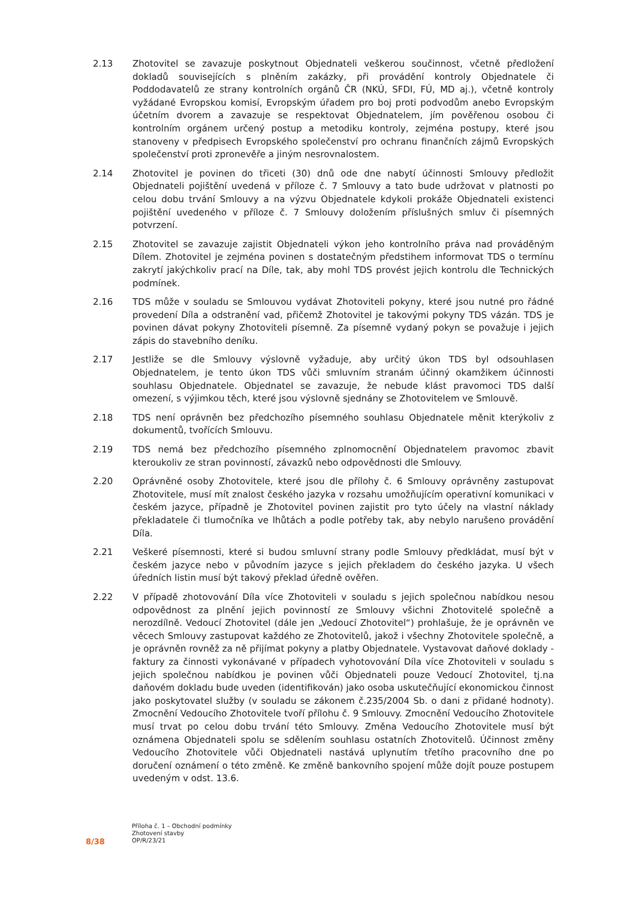2.13 Zhotovitel se zavazuje poskytnout Objednateli veškerou součinnost, včetně předložení dokladů souvisejících s plněním zakázky, při provádění kontroly Objednatele či Poddodavatelů ze strany kontrolních orgánů ČR (NKÚ, SFDI, FÚ, MD aj.), včetně kontroly vyžádané Evropskou komisí, Evropským úřadem pro boj proti podvodům anebo Evropským účetním dvorem a zavazuje se respektovat Objednatelem, jím pověřenou osobou či kontrolním orgánem určený postup a metodiku kontroly, zejména postupy, které jsou stanoveny v předpisech Evropského společenství pro ochranu finančních zájmů Evropských společenství proti zpronevěře a jiným nesrovnalostem.
2.14 Zhotovitel je povinen do třiceti (30) dnů ode dne nabytí účinnosti Smlouvy předložit Objednateli pojištění uvedená v příloze č. 7 Smlouvy a tato bude udržovat v platnosti po celou dobu trvání Smlouvy a na výzvu Objednatele kdykoli prokáže Objednateli existenci pojištění uvedeného v příloze č. 7 Smlouvy doložením příslušných smluv či písemných potvrzení.
2.15 Zhotovitel se zavazuje zajistit Objednateli výkon jeho kontrolního práva nad prováděným Dílem. Zhotovitel je zejména povinen s dostatečným předstihem informovat TDS o termínu zakrytí jakýchkoliv prací na Díle, tak, aby mohl TDS provést jejich kontrolu dle Technických podmínek.
2.16 TDS může v souladu se Smlouvou vydávat Zhotoviteli pokyny, které jsou nutné pro řádné provedení Díla a odstranění vad, přičemž Zhotovitel je takovými pokyny TDS vázán. TDS je povinen dávat pokyny Zhotoviteli písemně. Za písemně vydaný pokyn se považuje i jejich zápis do stavebního deníku.
2.17 Jestliže se dle Smlouvy výslovně vyžaduje, aby určitý úkon TDS byl odsouhlasen Objednatelem, je tento úkon TDS vůči smluvním stranám účinný okamžikem účinnosti souhlasu Objednatele. Objednatel se zavazuje, že nebude klást pravomoci TDS další omezení, s výjimkou těch, které jsou výslovně sjednány se Zhotovitelem ve Smlouvě.
2.18 TDS není oprávněn bez předchozího písemného souhlasu Objednatele měnit kterýkoliv z dokumentů, tvořících Smlouvu.
2.19 TDS nemá bez předchozího písemného zplnomocnění Objednatelem pravomoc zbavit kteroukoliv ze stran povinností, závazků nebo odpovědnosti dle Smlouvy.
2.20 Oprávněné osoby Zhotovitele, které jsou dle přílohy č. 6 Smlouvy oprávněny zastupovat Zhotovitele, musí mít znalost českého jazyka v rozsahu umožňujícím operativní komunikaci v českém jazyce, případně je Zhotovitel povinen zajistit pro tyto účely na vlastní náklady překladatele či tlumočníka ve lhůtách a podle potřeby tak, aby nebylo narušeno provádění Díla.
2.21 Veškeré písemnosti, které si budou smluvní strany podle Smlouvy předkládat, musí být v českém jazyce nebo v původním jazyce s jejich překladem do českého jazyka. U všech úředních listin musí být takový překlad úředně ověřen.
2.22 V případě zhotovování Díla více Zhotoviteli v souladu s jejich společnou nabídkou nesou odpovědnost za plnění jejich povinností ze Smlouvy všichni Zhotovitelé společně a nerozdílně. Vedoucí Zhotovitel (dále jen „Vedoucí Zhotovitel“) prohlašuje, že je oprávněn ve věcech Smlouvy zastupovat každého ze Zhotovitelů, jakož i všechny Zhotovitele společně, a je oprávněn rovněž za ně přijímat pokyny a platby Objednatele. Vystavovat daňové doklady - faktury za činnosti vykonávané v případech vyhotovování Díla více Zhotoviteli v souladu s jejich společnou nabídkou je povinen vůči Objednateli pouze Vedoucí Zhotovitel, tj.na daňovém dokladu bude uveden (identifikován) jako osoba uskutečňující ekonomickou činnost jako poskytovatel služby (v souladu se zákonem č.235/2004 Sb. o dani z přidané hodnoty). Zmocnění Vedoucího Zhotovitele tvoří přílohu č. 9 Smlouvy. Zmocnění Vedoucího Zhotovitele musí trvat po celou dobu trvání této Smlouvy. Změna Vedoucího Zhotovitele musí být oznámena Objednateli spolu se sdělením souhlasu ostatních Zhotovitelů. Účinnost změny Vedoucího Zhotovitele vůči Objednateli nastává uplynutím třetího pracovního dne po doručení oznámení o této změně. Ke změně bankovního spojení může dojít pouze postupem uvedeným v odst. 13.6.
8/38
Příloha č. 1 – Obchodní podmínky
Zhotovení stavby
OP/R/23/21